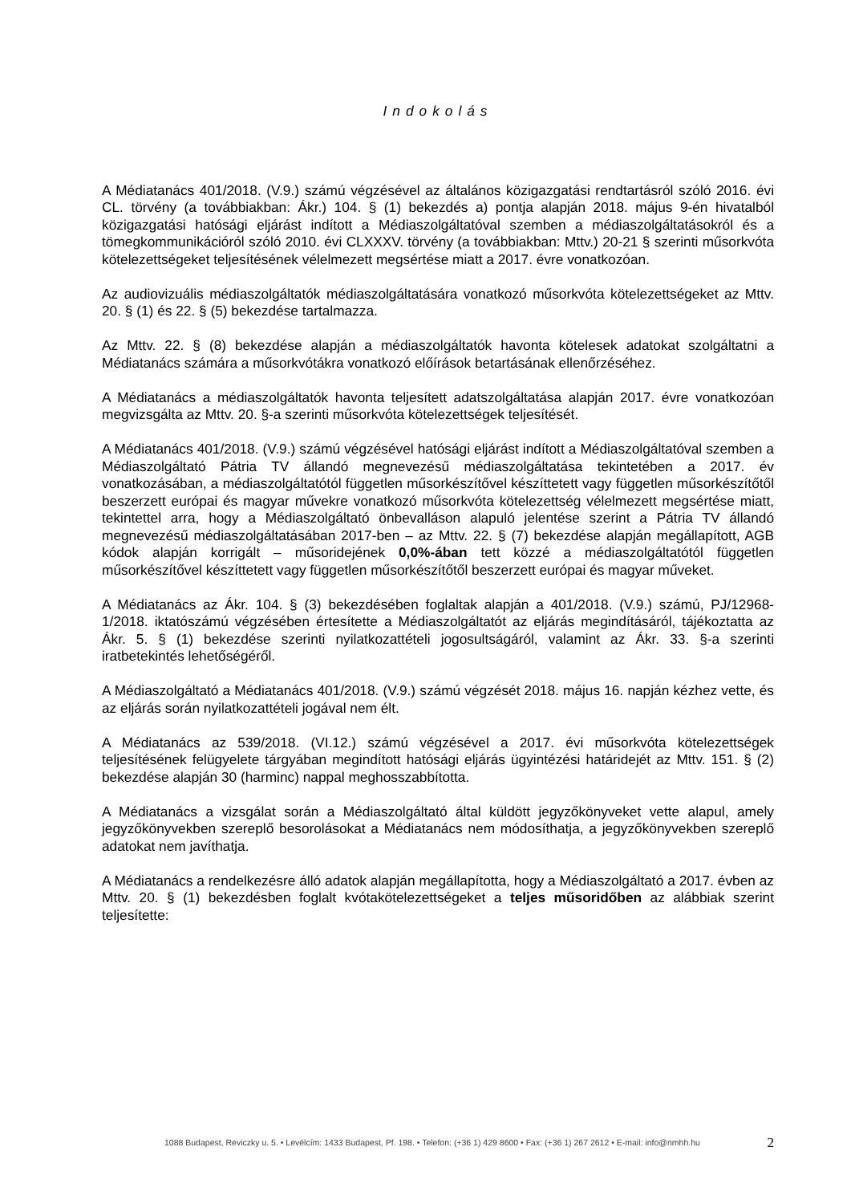Indokolás
A Médiatanács 401/2018. (V.9.) számú végzésével az általános közigazgatási rendtartásról szóló 2016. évi CL. törvény (a továbbiakban: Ákr.) 104. § (1) bekezdés a) pontja alapján 2018. május 9-én hivatalból közigazgatási hatósági eljárást indított a Médiaszolgáltatóval szemben a médiaszolgáltatásokról és a tömegkommunikációról szóló 2010. évi CLXXXV. törvény (a továbbiakban: Mttv.) 20-21 § szerinti műsorkvóta kötelezettségeket teljesítésének vélelmezett megsértése miatt a 2017. évre vonatkozóan.
Az audiovizuális médiaszolgáltatók médiaszolgáltatására vonatkozó műsorkvóta kötelezettségeket az Mttv. 20. § (1) és 22. § (5) bekezdése tartalmazza.
Az Mttv. 22. § (8) bekezdése alapján a médiaszolgáltatók havonta kötelesek adatokat szolgáltatni a Médiatanács számára a műsorkvótákra vonatkozó előírások betartásának ellenőrzéséhez.
A Médiatanács a médiaszolgáltatók havonta teljesített adatszolgáltatása alapján 2017. évre vonatkozóan megvizsgálta az Mttv. 20. §-a szerinti műsorkvóta kötelezettségek teljesítését.
A Médiatanács 401/2018. (V.9.) számú végzésével hatósági eljárást indított a Médiaszolgáltatóval szemben a Médiaszolgáltató Pátria TV állandó megnevezésű médiaszolgáltatása tekintetében a 2017. év vonatkozásában, a médiaszolgáltatótól független műsorkészítővel készíttetett vagy független műsorkészítőtől beszerzett európai és magyar művekre vonatkozó műsorkvóta kötelezettség vélelmezett megsértése miatt, tekintettel arra, hogy a Médiaszolgáltató önbevalláson alapuló jelentése szerint a Pátria TV állandó megnevezésű médiaszolgáltatásában 2017-ben – az Mttv. 22. § (7) bekezdése alapján megállapított, AGB kódok alapján korrigált – műsoridejének 0,0%-ában tett közzé a médiaszolgáltatótól független műsorkészítővel készíttetett vagy független műsorkészítőtől beszerzett európai és magyar műveket.
A Médiatanács az Ákr. 104. § (3) bekezdésében foglaltak alapján a 401/2018. (V.9.) számú, PJ/12968-1/2018. iktatószámú végzésében értesítette a Médiaszolgáltatót az eljárás megindításáról, tájékoztatta az Ákr. 5. § (1) bekezdése szerinti nyilatkozattételi jogosultságáról, valamint az Ákr. 33. §-a szerinti iratbetekintés lehetőségéről.
A Médiaszolgáltató a Médiatanács 401/2018. (V.9.) számú végzését 2018. május 16. napján kézhez vette, és az eljárás során nyilatkozattételi jogával nem élt.
A Médiatanács az 539/2018. (VI.12.) számú végzésével a 2017. évi műsorkvóta kötelezettségek teljesítésének felügyelete tárgyában megindított hatósági eljárás ügyintézési határidejét az Mttv. 151. § (2) bekezdése alapján 30 (harminc) nappal meghosszabbította.
A Médiatanács a vizsgálat során a Médiaszolgáltató által küldött jegyzőkönyveket vette alapul, amely jegyzőkönyvekben szereplő besorolásokat a Médiatanács nem módosíthatja, a jegyzőkönyvekben szereplő adatokat nem javíthatja.
A Médiatanács a rendelkezésre álló adatok alapján megállapította, hogy a Médiaszolgáltató a 2017. évben az Mttv. 20. § (1) bekezdésben foglalt kvótakötelezettségeket a teljes műsoridőben az alábbiak szerint teljesítette:
1088 Budapest, Reviczky u. 5. • Levélcím: 1433 Budapest, Pf. 198. • Telefon: (+36 1) 429 8600 • Fax: (+36 1) 267 2612 • E-mail: info@nmhh.hu 2